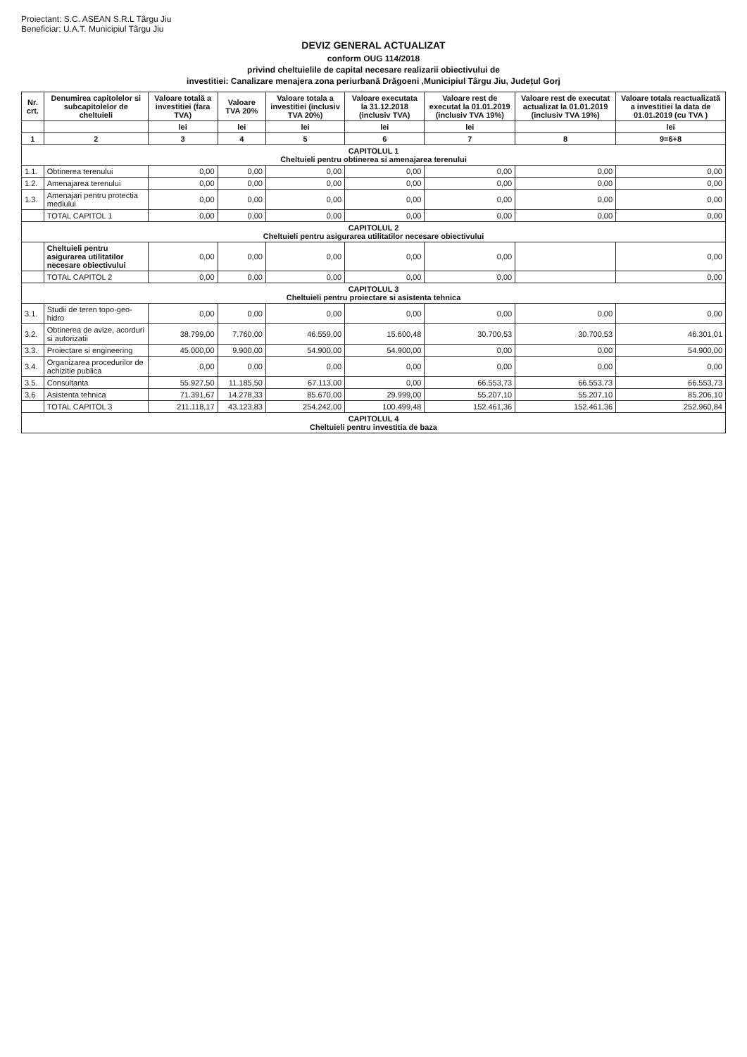Proiectant: S.C. ASEAN S.R.L Târgu Jiu
Beneficiar: U.A.T. Municipiul Târgu Jiu
DEVIZ GENERAL ACTUALIZAT
conform OUG 114/2018
privind cheltuielile de capital necesare realizarii obiectivului de
investitiei: Canalizare menajera zona periurbană Drăgoeni ,Municipiul Târgu Jiu, Județul Gorj
| Nr. crt. | Denumirea capitolelor si subcapitolelor de cheltuieli | Valoare totală a investitiei (fara TVA) | Valoare TVA 20% | Valoare totala a investitiei (inclusiv TVA 20%) | Valoare executata la 31.12.2018 (inclusiv TVA) | Valoare rest de executat la 01.01.2019 (inclusiv TVA 19%) | Valoare rest de executat actualizat la 01.01.2019 (inclusiv TVA 19%) | Valoare totala reactualizată a investitiei la data de 01.01.2019 (cu TVA ) |
| --- | --- | --- | --- | --- | --- | --- | --- | --- |
| | | lei | lei | lei | lei | lei | | lei |
| 1 | 2 | 3 | 4 | 5 | 6 | 7 | 8 | 9=6+8 |
| CAPITOLUL 1 Cheltuieli pentru obtinerea si amenajarea terenului | | | | | | | | |
| 1.1. | Obtinerea terenului | 0,00 | 0,00 | 0,00 | 0,00 | 0,00 | 0,00 | 0,00 |
| 1.2. | Amenajarea terenului | 0,00 | 0,00 | 0,00 | 0,00 | 0,00 | 0,00 | 0,00 |
| 1.3. | Amenajari pentru protectia mediului | 0,00 | 0,00 | 0,00 | 0,00 | 0,00 | 0,00 | 0,00 |
| | TOTAL CAPITOL 1 | 0,00 | 0,00 | 0,00 | 0,00 | 0,00 | 0,00 | 0,00 |
| CAPITOLUL 2 Cheltuieli pentru asigurarea utilitatilor necesare obiectivului | | | | | | | | |
| | Cheltuieli pentru asigurarea utilitatilor necesare obiectivului | 0,00 | 0,00 | 0,00 | 0,00 | 0,00 | | 0,00 |
| | TOTAL CAPITOL 2 | 0,00 | 0,00 | 0,00 | 0,00 | 0,00 | | 0,00 |
| CAPITOLUL 3 Cheltuieli pentru proiectare si asistenta tehnica | | | | | | | | |
| 3.1. | Studii de teren topo-geo-hidro | 0,00 | 0,00 | 0,00 | 0,00 | 0,00 | 0,00 | 0,00 |
| 3.2. | Obtinerea de avize, acorduri si autorizatii | 38.799,00 | 7.760,00 | 46.559,00 | 15.600,48 | 30.700,53 | 30.700,53 | 46.301,01 |
| 3.3. | Proiectare si engineering | 45.000,00 | 9.900,00 | 54.900,00 | 54.900,00 | 0,00 | 0,00 | 54.900,00 |
| 3.4. | Organizarea procedurilor de achizitie publica | 0,00 | 0,00 | 0,00 | 0,00 | 0,00 | 0,00 | 0,00 |
| 3.5. | Consultanta | 55.927,50 | 11.185,50 | 67.113,00 | 0,00 | 66.553,73 | 66.553,73 | 66.553,73 |
| 3,6 | Asistenta tehnica | 71.391,67 | 14.278,33 | 85.670,00 | 29.999,00 | 55.207,10 | 55.207,10 | 85.206,10 |
| | TOTAL CAPITOL 3 | 211.118,17 | 43.123,83 | 254.242,00 | 100.499,48 | 152.461,36 | 152.461,36 | 252.960,84 |
| CAPITOLUL 4 Cheltuieli pentru investitia de baza | | | | | | | | |